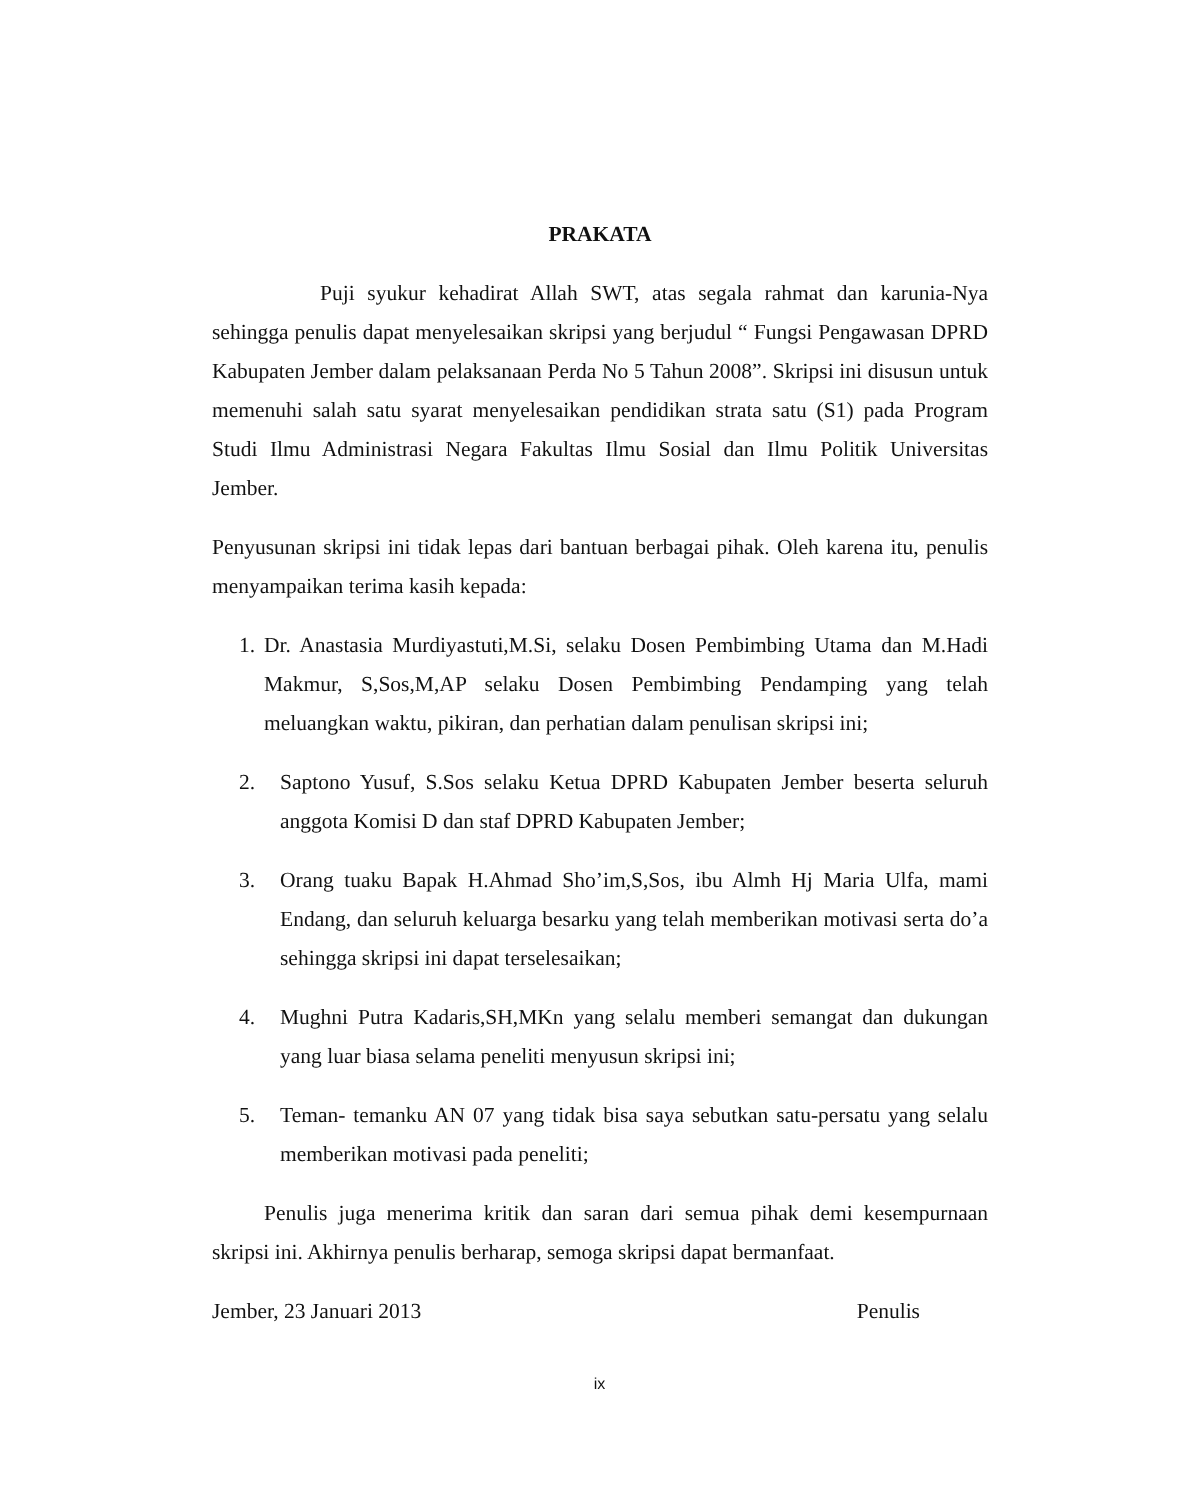PRAKATA
Puji syukur kehadirat Allah SWT, atas segala rahmat dan karunia-Nya sehingga penulis dapat menyelesaikan skripsi yang berjudul “ Fungsi Pengawasan DPRD Kabupaten Jember dalam pelaksanaan Perda No 5 Tahun 2008”. Skripsi ini disusun untuk memenuhi salah satu syarat menyelesaikan pendidikan strata satu (S1) pada Program Studi Ilmu Administrasi Negara Fakultas Ilmu Sosial dan Ilmu Politik Universitas Jember.
Penyusunan skripsi ini tidak lepas dari bantuan berbagai pihak. Oleh karena itu, penulis menyampaikan terima kasih kepada:
1. Dr. Anastasia Murdiyastuti,M.Si, selaku Dosen Pembimbing Utama dan M.Hadi Makmur, S,Sos,M,AP selaku Dosen Pembimbing Pendamping yang telah meluangkan waktu, pikiran, dan perhatian dalam penulisan skripsi ini;
2. Saptono Yusuf, S.Sos selaku Ketua DPRD Kabupaten Jember beserta seluruh anggota Komisi D dan staf DPRD Kabupaten Jember;
3. Orang tuaku Bapak H.Ahmad Sho’im,S,Sos, ibu Almh Hj Maria Ulfa, mami Endang, dan seluruh keluarga besarku yang telah memberikan motivasi serta do’a sehingga skripsi ini dapat terselesaikan;
4. Mughni Putra Kadaris,SH,MKn yang selalu memberi semangat dan dukungan yang luar biasa selama peneliti menyusun skripsi ini;
5. Teman- temanku AN 07 yang tidak bisa saya sebutkan satu-persatu yang selalu memberikan motivasi pada peneliti;
Penulis juga menerima kritik dan saran dari semua pihak demi kesempurnaan skripsi ini. Akhirnya penulis berharap, semoga skripsi dapat bermanfaat.
Jember, 23 Januari 2013 Penulis
ix